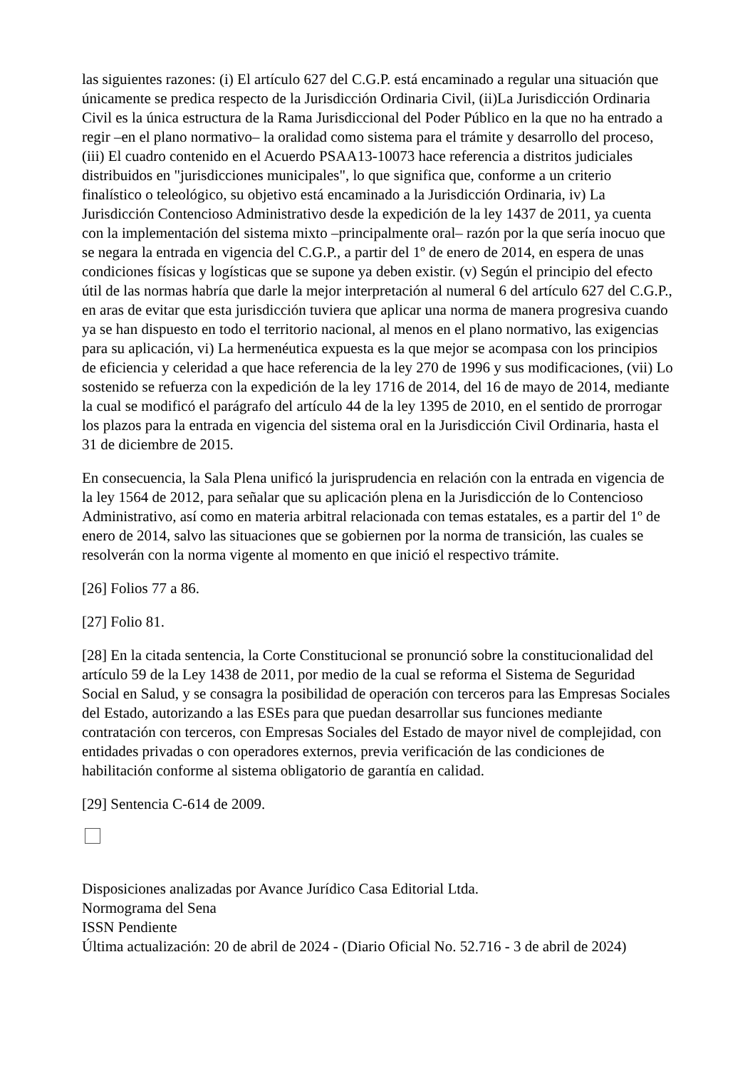las siguientes razones: (i) El artículo 627 del C.G.P. está encaminado a regular una situación que únicamente se predica respecto de la Jurisdicción Ordinaria Civil, (ii)La Jurisdicción Ordinaria Civil es la única estructura de la Rama Jurisdiccional del Poder Público en la que no ha entrado a regir –en el plano normativo– la oralidad como sistema para el trámite y desarrollo del proceso, (iii) El cuadro contenido en el Acuerdo PSAA13-10073 hace referencia a distritos judiciales distribuidos en "jurisdicciones municipales", lo que significa que, conforme a un criterio finalístico o teleológico, su objetivo está encaminado a la Jurisdicción Ordinaria, iv) La Jurisdicción Contencioso Administrativo desde la expedición de la ley 1437 de 2011, ya cuenta con la implementación del sistema mixto –principalmente oral– razón por la que sería inocuo que se negara la entrada en vigencia del C.G.P., a partir del 1º de enero de 2014, en espera de unas condiciones físicas y logísticas que se supone ya deben existir. (v) Según el principio del efecto útil de las normas habría que darle la mejor interpretación al numeral 6 del artículo 627 del C.G.P., en aras de evitar que esta jurisdicción tuviera que aplicar una norma de manera progresiva cuando ya se han dispuesto en todo el territorio nacional, al menos en el plano normativo, las exigencias para su aplicación, vi) La hermenéutica expuesta es la que mejor se acompasa con los principios de eficiencia y celeridad a que hace referencia de la ley 270 de 1996 y sus modificaciones, (vii) Lo sostenido se refuerza con la expedición de la ley 1716 de 2014, del 16 de mayo de 2014, mediante la cual se modificó el parágrafo del artículo 44 de la ley 1395 de 2010, en el sentido de prorrogar los plazos para la entrada en vigencia del sistema oral en la Jurisdicción Civil Ordinaria, hasta el 31 de diciembre de 2015.
En consecuencia, la Sala Plena unificó la jurisprudencia en relación con la entrada en vigencia de la ley 1564 de 2012, para señalar que su aplicación plena en la Jurisdicción de lo Contencioso Administrativo, así como en materia arbitral relacionada con temas estatales, es a partir del 1º de enero de 2014, salvo las situaciones que se gobiernen por la norma de transición, las cuales se resolverán con la norma vigente al momento en que inició el respectivo trámite.
[26] Folios 77 a 86.
[27] Folio 81.
[28] En la citada sentencia, la Corte Constitucional se pronunció sobre la constitucionalidad del artículo 59 de la Ley 1438 de 2011, por medio de la cual se reforma el Sistema de Seguridad Social en Salud, y se consagra la posibilidad de operación con terceros para las Empresas Sociales del Estado, autorizando a las ESEs para que puedan desarrollar sus funciones mediante contratación con terceros, con Empresas Sociales del Estado de mayor nivel de complejidad, con entidades privadas o con operadores externos, previa verificación de las condiciones de habilitación conforme al sistema obligatorio de garantía en calidad.
[29] Sentencia C-614 de 2009.
Disposiciones analizadas por Avance Jurídico Casa Editorial Ltda.
Normograma del Sena
ISSN Pendiente
Última actualización: 20 de abril de 2024 - (Diario Oficial No. 52.716 - 3 de abril de 2024)